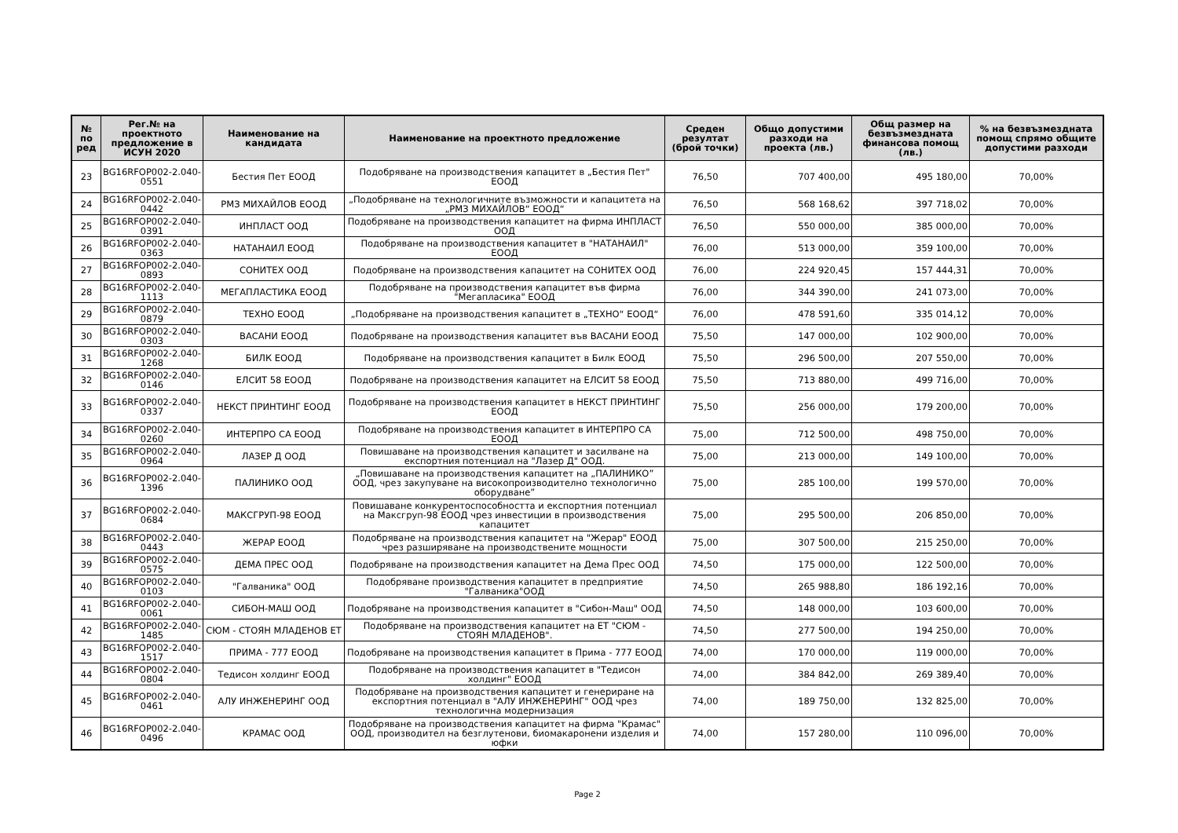| № по ред | Рег.№ на проектното предложение в ИСУН 2020 | Наименование на кандидата | Наименование на проектното предложение | Среден резултат (брой точки) | Общо допустими разходи на проекта (лв.) | Общ размер на безвъзмездната финансова помощ (лв.) | % на безвъзмездната помощ спрямо общите допустими разходи |
| --- | --- | --- | --- | --- | --- | --- | --- |
| 23 | BG16RFOP002-2.040-0551 | Бестия Пет ЕООД | Подобряване на производствения капацитет в „Бестия Пет" ЕООД | 76,50 | 707 400,00 | 495 180,00 | 70,00% |
| 24 | BG16RFOP002-2.040-0442 | РМЗ МИХАЙЛОВ ЕООД | „Подобряване на технологичните възможности и капацитета на „РМЗ МИХАЙЛОВ“ ЕООД“ | 76,50 | 568 168,62 | 397 718,02 | 70,00% |
| 25 | BG16RFOP002-2.040-0391 | ИНПЛАСТ ООД | Подобряване на производствения капацитет на фирма ИНПЛАСТ ООД | 76,50 | 550 000,00 | 385 000,00 | 70,00% |
| 26 | BG16RFOP002-2.040-0363 | НАТАНАИЛ ЕООД | Подобряване на производствения капацитет в "НАТАНАИЛ" ЕООД | 76,00 | 513 000,00 | 359 100,00 | 70,00% |
| 27 | BG16RFOP002-2.040-0893 | СОНИТЕХ ООД | Подобряване на производствения капацитет на СОНИТЕХ ООД | 76,00 | 224 920,45 | 157 444,31 | 70,00% |
| 28 | BG16RFOP002-2.040-1113 | МЕГАПЛАСТИКА ЕООД | Подобряване на производствения капацитет във фирма "Мегапласика" ЕООД | 76,00 | 344 390,00 | 241 073,00 | 70,00% |
| 29 | BG16RFOP002-2.040-0879 | ТЕХНО ЕООД | „Подобряване на производствения капацитет в „ТЕХНО“ ЕООД“ | 76,00 | 478 591,60 | 335 014,12 | 70,00% |
| 30 | BG16RFOP002-2.040-0303 | ВАСАНИ ЕООД | Подобряване на производствения капацитет във ВАСАНИ ЕООД | 75,50 | 147 000,00 | 102 900,00 | 70,00% |
| 31 | BG16RFOP002-2.040-1268 | БИЛК ЕООД | Подобряване на производствения капацитет в Билк ЕООД | 75,50 | 296 500,00 | 207 550,00 | 70,00% |
| 32 | BG16RFOP002-2.040-0146 | ЕЛСИТ 58 ЕООД | Подобряване на производствения капацитет на ЕЛСИТ 58 ЕООД | 75,50 | 713 880,00 | 499 716,00 | 70,00% |
| 33 | BG16RFOP002-2.040-0337 | НЕКСТ ПРИНТИНГ ЕООД | Подобряване на производствения капацитет в НЕКСТ ПРИНТИНГ ЕООД | 75,50 | 256 000,00 | 179 200,00 | 70,00% |
| 34 | BG16RFOP002-2.040-0260 | ИНТЕРПРО СА ЕООД | Подобряване на производствения капацитет в ИНТЕРПРО СА ЕООД | 75,00 | 712 500,00 | 498 750,00 | 70,00% |
| 35 | BG16RFOP002-2.040-0964 | ЛАЗЕР Д ООД | Повишаване на производствения капацитет и засилване на експортния потенциал на "Лазер Д" ООД. | 75,00 | 213 000,00 | 149 100,00 | 70,00% |
| 36 | BG16RFOP002-2.040-1396 | ПАЛИНИКО ООД | „Повишаване на производствения капацитет на „ПАЛИНИКО” ООД, чрез закупуване на високопроизводително технологично оборудване” | 75,00 | 285 100,00 | 199 570,00 | 70,00% |
| 37 | BG16RFOP002-2.040-0684 | МАКСГРУП-98 ЕООД | Повишаване конкурентоспособността и експортния потенциал на Максгруп-98 ЕООД чрез инвестиции в производствения капацитет | 75,00 | 295 500,00 | 206 850,00 | 70,00% |
| 38 | BG16RFOP002-2.040-0443 | ЖЕРАР ЕООД | Подобряване на производствения капацитет на "Жерар" ЕООД чрез разширяване на производствените мощности | 75,00 | 307 500,00 | 215 250,00 | 70,00% |
| 39 | BG16RFOP002-2.040-0575 | ДЕМА ПРЕС ООД | Подобряване на производствения капацитет на Дема Прес ООД | 74,50 | 175 000,00 | 122 500,00 | 70,00% |
| 40 | BG16RFOP002-2.040-0103 | "Галваника" ООД | Подобряване производствения капацитет в предприятие "Галваника"ООД | 74,50 | 265 988,80 | 186 192,16 | 70,00% |
| 41 | BG16RFOP002-2.040-0061 | СИБОН-МАШ ООД | Подобряване на производствения капацитет в "Сибон-Маш" ООД | 74,50 | 148 000,00 | 103 600,00 | 70,00% |
| 42 | BG16RFOP002-2.040-1485 | СЮМ - СТОЯН МЛАДЕНОВ ЕТ | Подобряване на производствения капацитет на ЕТ "СЮМ - СТОЯН МЛАДЕНОВ". | 74,50 | 277 500,00 | 194 250,00 | 70,00% |
| 43 | BG16RFOP002-2.040-1517 | ПРИМА - 777 ЕООД | Подобряване на производствения капацитет в Прима - 777 ЕООД | 74,00 | 170 000,00 | 119 000,00 | 70,00% |
| 44 | BG16RFOP002-2.040-0804 | Тедисон холдинг ЕООД | Подобряване на производствения капацитет в "Тедисон холдинг" ЕООД | 74,00 | 384 842,00 | 269 389,40 | 70,00% |
| 45 | BG16RFOP002-2.040-0461 | АЛУ ИНЖЕНЕРИНГ ООД | Подобряване на производствения капацитет и генериране на експортния потенциал в "АЛУ ИНЖЕНЕРИНГ" ООД чрез технологична модернизация | 74,00 | 189 750,00 | 132 825,00 | 70,00% |
| 46 | BG16RFOP002-2.040-0496 | КРАМАС ООД | Подобряване на производствения капацитет на фирма "Крамас" ООД, производител на безглутенови, биомакаронени изделия и юфки | 74,00 | 157 280,00 | 110 096,00 | 70,00% |
Page 2